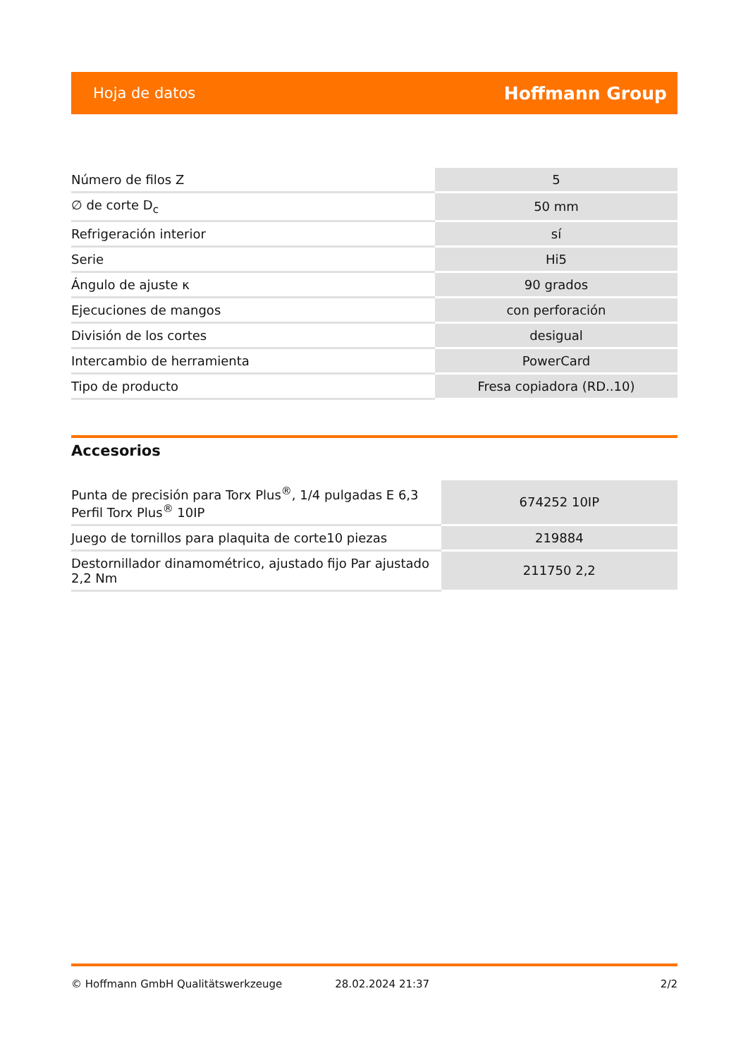Hoja de datos Hoffmann Group
| Número de filos Z | 5 |
| ∅ de corte D<sub>c</sub> | 50 mm |
| Refrigeración interior | sí |
| Serie | Hi5 |
| Ángulo de ajuste κ | 90 grados |
| Ejecuciones de mangos | con perforación |
| División de los cortes | desigual |
| Intercambio de herramienta | PowerCard |
| Tipo de producto | Fresa copiadora (RD..10) |
Accesorios
| Punta de precisión para Torx Plus<sup>®</sup>, 1/4 pulgadas E 6,3 Perfil Torx Plus<sup>®</sup> 10IP | 674252 10IP |
| Juego de tornillos para plaquita de corte10 piezas | 219884 |
| Destornillador dinamométrico, ajustado fijo Par ajustado 2,2 Nm | 211750 2,2 |
© Hoffmann GmbH Qualitätswerkzeuge 28.02.2024 21:37 2/2